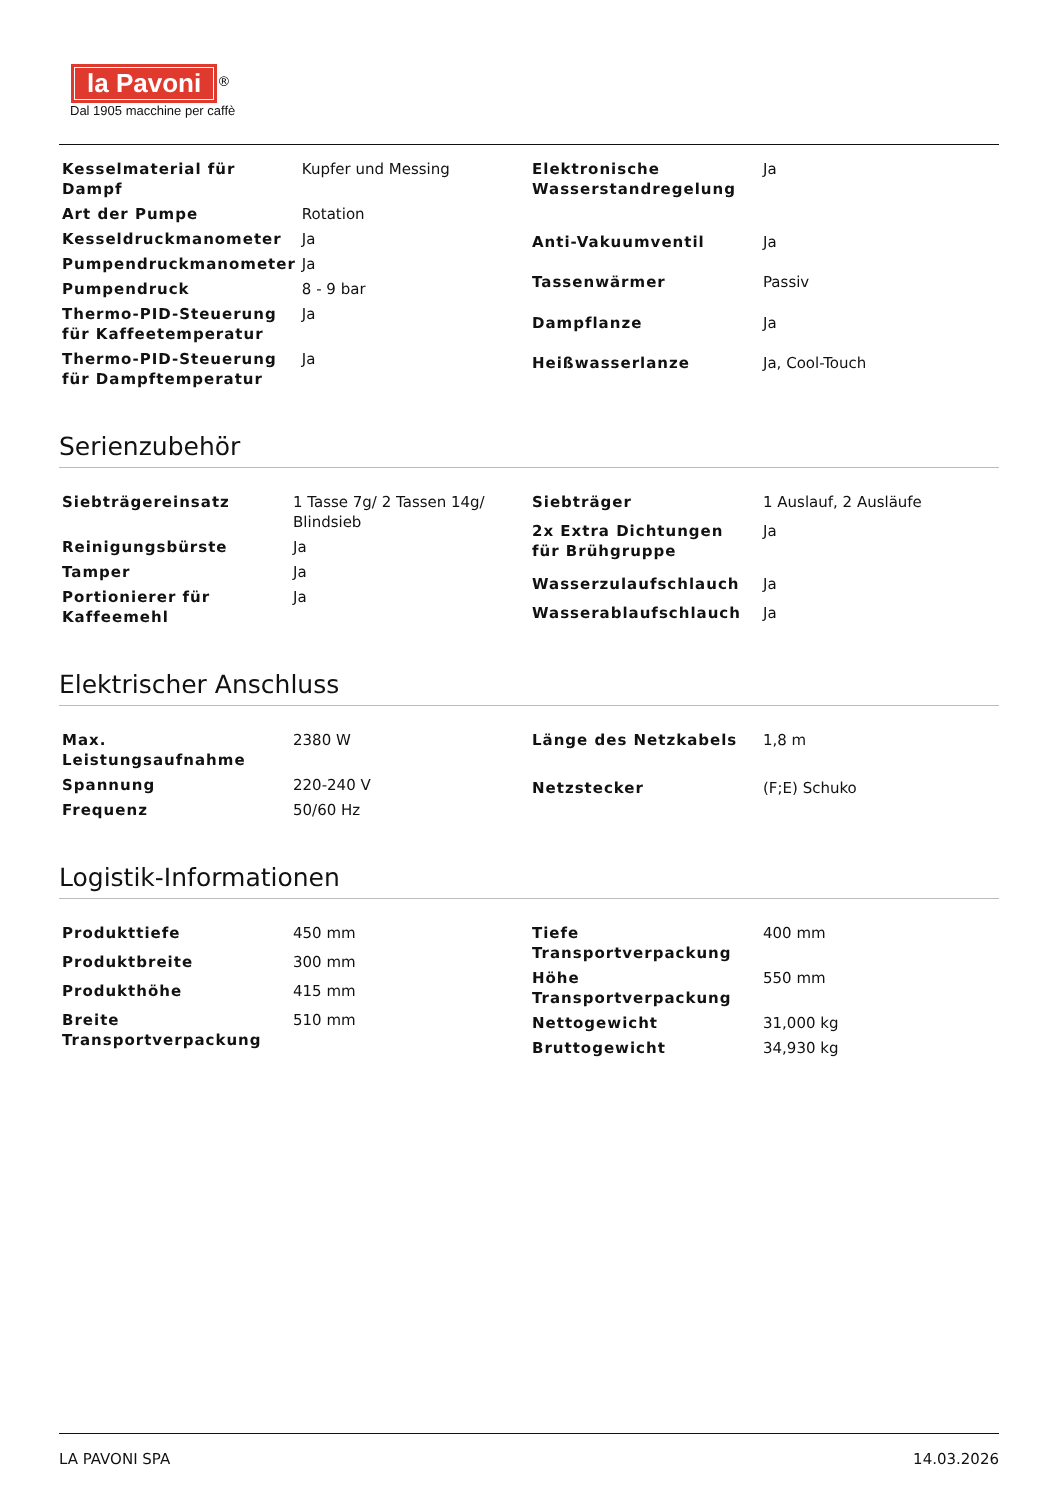la Pavoni<sup>®</sup>
Dal 1905 macchine per caffè
| Kesselmaterial für Dampf | Kupfer und Messing |
| Art der Pumpe | Rotation |
| Kesseldruckmanometer | Ja |
| Pumpendruckmanometer | Ja |
| Pumpendruck | 8 - 9 bar |
| Thermo-PID-Steuerung für Kaffeetemperatur | Ja |
| Thermo-PID-Steuerung für Dampftemperatur | Ja |
| Elektronische Wasserstandregelung | Ja |
| Anti-Vakuumventil | Ja |
| Tassenwärmer | Passiv |
| Dampflanze | Ja |
| Heißwasserlanze | Ja, Cool-Touch |
Serienzubehör
| Siebträgereinsatz | 1 Tasse 7g/ 2 Tassen 14g/ Blindsieb |
| Reinigungsbürste | Ja |
| Tamper | Ja |
| Portionierer für Kaffeemehl | Ja |
| Siebträger | 1 Auslauf, 2 Ausläufe |
| 2x Extra Dichtungen für Brühgruppe | Ja |
| Wasserzulaufschlauch | Ja |
| Wasserablaufschlauch | Ja |
Elektrischer Anschluss
| Max. Leistungsaufnahme | 2380 W |
| Spannung | 220-240 V |
| Frequenz | 50/60 Hz |
| Länge des Netzkabels | 1,8 m |
| Netzstecker | (F;E) Schuko |
Logistik-Informationen
| Produkttiefe | 450 mm |
| Produktbreite | 300 mm |
| Produkthöhe | 415 mm |
| Breite Transportverpackung | 510 mm |
| Tiefe Transportverpackung | 400 mm |
| Höhe Transportverpackung | 550 mm |
| Nettogewicht | 31,000 kg |
| Bruttogewicht | 34,930 kg |
LA PAVONI SPA 14.03.2026